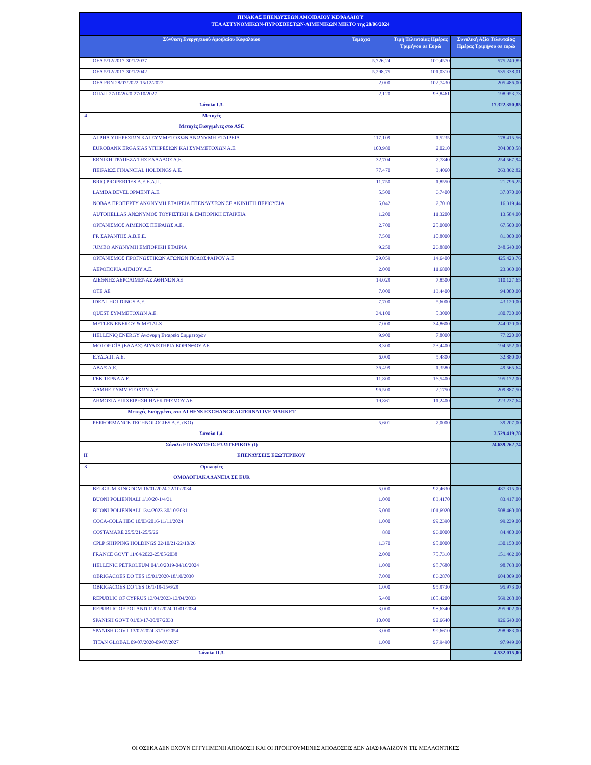ΠΙΝΑΚΑΣ ΕΠΕΝΔΥΣΕΩΝ ΑΜΟΙΒΑΙΟΥ ΚΕΦΑΛΑΙΟΥ
ΤΕΑ ΑΣΤΥΝΟΜΙΚΩΝ-ΠΥΡΟΣΒΕΣΤΩΝ-ΛΙΜΕΝΙΚΩΝ ΜΙΚΤΟ της 28/06/2024
| | Σύνθεση Ενεργητικού Αμοιβαίου Κεφαλαίου | Τεμάχια | Τιμή Τελευταίας Ημέρας Τριμήνου σε Ευρώ | Συνολική Αξία Τελευταίας Ημέρας Τριμήνου σε ευρώ |
| --- | --- | --- | --- | --- |
| | ΟΕΔ 5/12/2017-30/1/2037 | 5.726,24 | 100,4570 | 575.240,89 |
| | ΟΕΔ 5/12/2017-30/1/2042 | 5.298,75 | 101,0310 | 535.338,01 |
| | ΟΕΔ FRN 28/07/2022-15/12/2027 | 2.000 | 102,7430 | 205.486,00 |
| | ΟΠΑΠ 27/10/2020-27/10/2027 | 2.120 | 93,8461 | 198.953,73 |
| | Σύνολο I.3. | | | 17.322.350,85 |
| 4 | Μετοχές | | | |
| | Μετοχές Εισηγμένες στο ASE | | | |
| | ALPHA ΥΠΗΡΕΣΙΩΝ ΚΑΙ ΣΥΜΜΕΤΟΧΩΝ ΑΝΩΝΥΜΗ ΕΤΑΙΡΕΙΑ | 117.109 | 1,5235 | 178.415,56 |
| | EUROBANK ERGASIAS ΥΠΗΡΕΣΙΩΝ ΚΑΙ ΣΥΜΜΕΤΟΧΩΝ Α.Ε. | 100.980 | 2,0210 | 204.080,58 |
| | ΕΘΝΙΚΗ ΤΡΑΠΕΖΑ ΤΗΣ ΕΛΛΑΔΟΣ Α.Ε. | 32.704 | 7,7840 | 254.567,94 |
| | ΠΕΙΡΑΙΩΣ FINANCIAL HOLDINGS A.E. | 77.470 | 3,4060 | 263.862,82 |
| | BRIQ PROPERTIES Α.Ε.Ε.Α.Π. | 11.750 | 1,8550 | 21.796,25 |
| | LAMDA DEVELOPMENT A.E. | 5.500 | 6,7400 | 37.070,00 |
| | ΝΟΒΑΛ ΠΡΟΠΕΡΤΥ ΑΝΩΝΥΜΗ ΕΤΑΙΡΕΙΑ ΕΠΕΝΔΥΣΕΩΝ ΣΕ ΑΚΙΝΗΤΗ ΠΕΡΙΟΥΣΙΑ | 6.042 | 2,7010 | 16.319,44 |
| | AUTOHELLAS ΑΝΩΝΥΜΟΣ ΤΟΥΡΙΣΤΙΚΗ & ΕΜΠΟΡΙΚΗ ΕΤΑΙΡΕΙΑ | 1.200 | 11,3200 | 13.584,00 |
| | ΟΡΓΑΝΙΣΜΟΣ ΛΙΜΕΝΟΣ ΠΕΙΡΑΙΩΣ Α.Ε. | 2.700 | 25,0000 | 67.500,00 |
| | ΓΡ. ΣΑΡΑΝΤΗΣ Α.Β.Ε.Ε. | 7.500 | 10,8000 | 81.000,00 |
| | JUMBO ΑΝΩΝΥΜΗ ΕΜΠΟΡΙΚΗ ΕΤΑΙΡΙΑ | 9.250 | 26,8800 | 248.640,00 |
| | ΟΡΓΑΝΙΣΜΟΣ ΠΡΟΓΝΩΣΤΙΚΩΝ ΑΓΩΝΩΝ ΠΟΔΟΣΦΑΙΡΟΥ Α.Ε. | 29.059 | 14,6400 | 425.423,76 |
| | ΑΕΡΟΠΟΡΙΑ ΑΙΓΑΙΟΥ Α.Ε. | 2.000 | 11,6800 | 23.360,00 |
| | ΔΙΕΘΝΗΣ ΑΕΡΟΛΙΜΕΝΑΣ ΑΘΗΝΩΝ ΑΕ | 14.029 | 7,8500 | 110.127,65 |
| | ΟΤΕ ΑΕ | 7.000 | 13,4400 | 94.080,00 |
| | IDEAL HOLDINGS A.E. | 7.700 | 5,6000 | 43.120,00 |
| | QUEST ΣΥΜΜΕΤΟΧΩΝ Α.Ε. | 34.100 | 5,3000 | 180.730,00 |
| | METLEN ENERGY & METALS | 7.000 | 34,8600 | 244.020,00 |
| | HELLENiQ ENERGY Ανώνυμη Εταιρεία Συμμετοχών | 9.900 | 7,8000 | 77.220,00 |
| | ΜΟΤΟΡ ΟΪΛ (ΕΛΛΑΣ) ΔΙΥΛΙΣΤΗΡΙΑ ΚΟΡΙΝΘΟΥ ΑΕ | 8.300 | 23,4400 | 194.552,00 |
| | Ε.ΥΔ.Α.Π. Α.Ε. | 6.000 | 5,4800 | 32.880,00 |
| | ΑΒΑΞ Α.Ε. | 36.499 | 1,3580 | 49.565,64 |
| | ΓΕΚ ΤΕΡΝΑ Α.Ε. | 11.800 | 16,5400 | 195.172,00 |
| | ΑΔΜΗΕ ΣΥΜΜΕΤΟΧΩΝ Α.Ε. | 96.500 | 2,1750 | 209.887,50 |
| | ΔΗΜΟΣΙΑ ΕΠΙΧΕΙΡΗΣΗ ΗΛΕΚΤΡΙΣΜΟΥ ΑΕ | 19.861 | 11,2400 | 223.237,64 |
| | Μετοχές Εισηγμένες στο ATHENS EXCHANGE ALTERNATIVE MARKET | | | |
| | PERFORMANCE TECHNOLOGIES A.E. (KO) | 5.601 | 7,0000 | 39.207,00 |
| | Σύνολο I.4. | | | 3.529.419,78 |
| | Σύνολο ΕΠΕΝΔΥΣΕΙΣ ΕΣΩΤΕΡΙΚΟΥ (I) | | | 24.639.262,74 |
| II | ΕΠΕΝΔΥΣΕΙΣ ΕΞΩΤΕΡΙΚΟΥ | | | |
| 3 | Ομολογίες | | | |
| | ΟΜΟΛΟΓΙΑΚΑ ΔΑΝΕΙΑ ΣΕ EUR | | | |
| | BELGIUM KINGDOM 16/01/2024-22/10/2034 | 5.000 | 97,4630 | 487.315,00 |
| | BUONI POLIENNALI 1/10/20-1/4/31 | 1.000 | 83,4170 | 83.417,00 |
| | BUONI POLIENNALI 13/4/2023-30/10/2031 | 5.000 | 101,6920 | 508.460,00 |
| | COCA-COLA HBC 10/03/2016-11/11/2024 | 1.000 | 99,2390 | 99.239,00 |
| | COSTAMARE 25/5/21-25/5/26 | 880 | 96,0000 | 84.480,00 |
| | CPLP SHIPPING HOLDINGS 22/10/21-22/10/26 | 1.370 | 95,0000 | 130.150,00 |
| | FRANCE GOVT 11/04/2022-25/05/2038 | 2.000 | 75,7310 | 151.462,00 |
| | HELLENIC PETROLEUM 04/10/2019-04/10/2024 | 1.000 | 98,7680 | 98.768,00 |
| | OBRIGACOES DO TES 15/01/2020-18/10/2030 | 7.000 | 86,2870 | 604.009,00 |
| | OBRIGACOES DO TES 16/1/19-15/6/29 | 1.000 | 95,9730 | 95.973,00 |
| | REPUBLIC OF CYPRUS 13/04/2023-13/04/2033 | 5.400 | 105,4200 | 569.268,00 |
| | REPUBLIC OF POLAND 11/01/2024-11/01/2034 | 3.000 | 98,6340 | 295.902,00 |
| | SPANISH GOVT 01/03/17-30/07/2033 | 10.000 | 92,6640 | 926.640,00 |
| | SPANISH GOVT 13/02/2024-31/10/2054 | 3.000 | 99,6610 | 298.983,00 |
| | TITAN GLOBAL 09/07/2020-09/07/2027 | 1.000 | 97,9490 | 97.949,00 |
| | Σύνολο II.3. | | | 4.532.015,00 |
ΟΙ ΟΣΕΚΑ ΔΕΝ ΕΧΟΥΝ ΕΓΓΥΗΜΕΝΗ ΑΠΟΔΟΣΗ ΚΑΙ ΟΙ ΠΡΟΗΓΟΥΜΕΝΕΣ ΑΠΟΔΟΣΕΙΣ ΔΕΝ ΔΙΑΣΦΑΛΙΖΟΥΝ ΤΙΣ ΜΕΛΛΟΝΤΙΚΕΣ